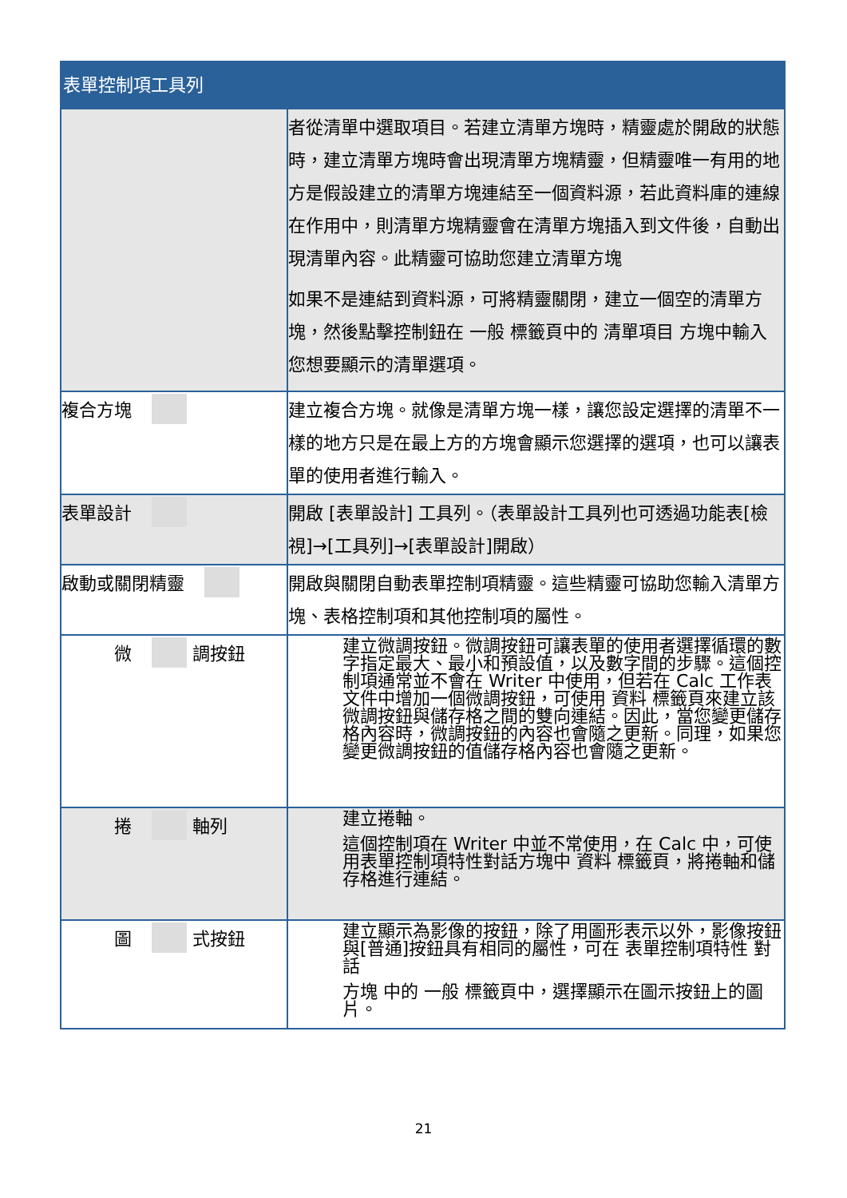| 表單控制項工具列 | |
| --- | --- |
| | 者從清單中選取項目。若建立清單方塊時，精靈處於開啟的狀態時，建立清單方塊時會出現清單方塊精靈，但精靈唯一有用的地方是假設建立的清單方塊連結至一個資料源，若此資料庫的連線在作用中，則清單方塊精靈會在清單方塊插入到文件後，自動出現清單內容。此精靈可協助您建立清單方塊 如果不是連結到資料源，可將精靈關閉，建立一個空的清單方塊，然後點擊控制鈕在 一般 標籤頁中的 清單項目 方塊中輸入您想要顯示的清單選項。 |
| 複合方塊 | 建立複合方塊。就像是清單方塊一樣，讓您設定選擇的清單不一樣的地方只是在最上方的方塊會顯示您選擇的選項，也可以讓表單的使用者進行輸入。 |
| 表單設計 | 開啟 [表單設計] 工具列。（表單設計工具列也可透過功能表[檢視]→[工具列]→[表單設計]開啟） |
| 啟動或關閉精靈 | 開啟與關閉自動表單控制項精靈。這些精靈可協助您輸入清單方塊、表格控制項和其他控制項的屬性。 |
| 微 調按鈕 | 建立微調按鈕。微調按鈕可讓表單的使用者選擇循環的數字指定最大、最小和預設值，以及數字間的步驟。這個控制項通常並不會在 Writer 中使用，但若在 Calc 工作表文件中增加一個微調按鈕，可使用 資料 標籤頁來建立該微調按鈕與儲存格之間的雙向連結。因此，當您變更儲存格內容時，微調按鈕的內容也會隨之更新。同理，如果您變更微調按鈕的值儲存格內容也會隨之更新。 |
| 捲 軸列 | 建立捲軸。 這個控制項在 Writer 中並不常使用，在 Calc 中，可使用表單控制項特性對話方塊中 資料 標籤頁，將捲軸和儲存格進行連結。 |
| 圖 式按鈕 | 建立顯示為影像的按鈕，除了用圖形表示以外，影像按鈕與[普通]按鈕具有相同的屬性，可在 表單控制項特性 對話 方塊 中的 一般 標籤頁中，選擇顯示在圖示按鈕上的圖片。 |
21